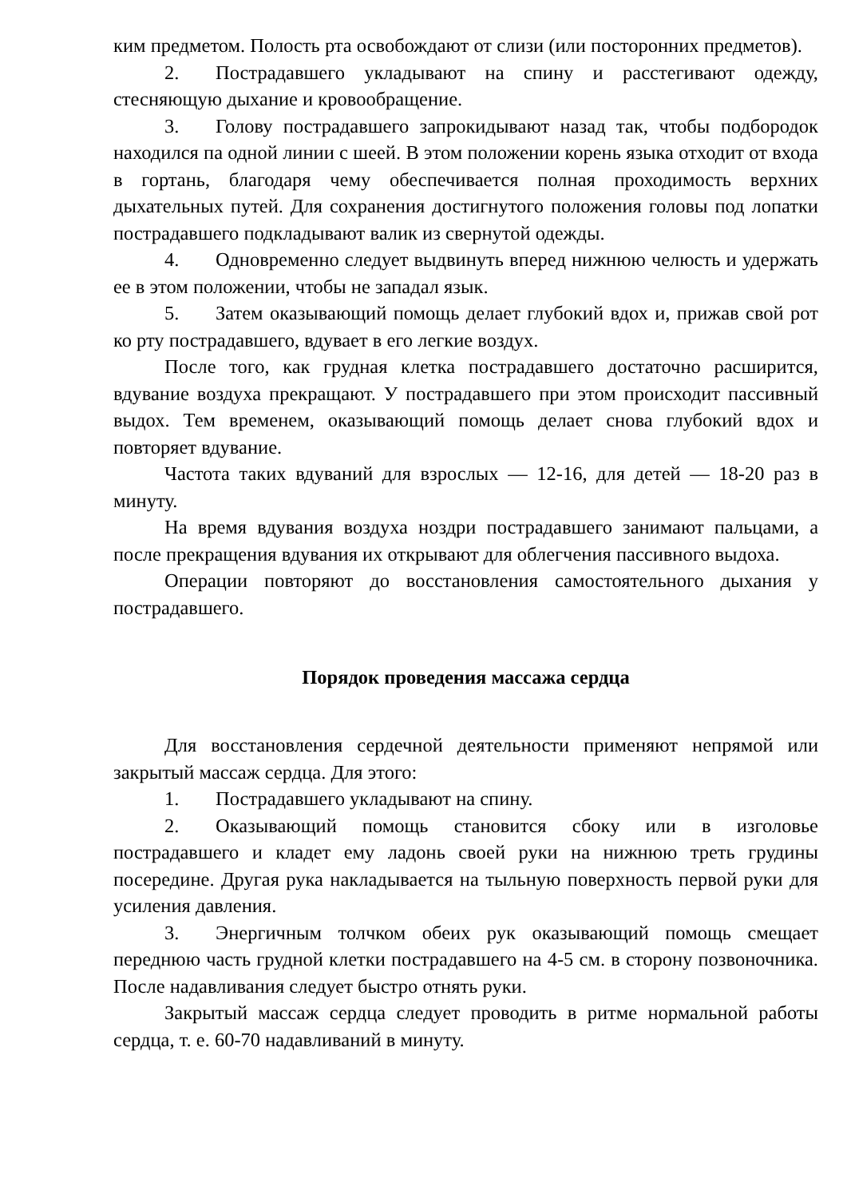ким предметом. Полость рта освобождают от слизи (или посторонних предметов).
2. Пострадавшего укладывают на спину и расстегивают одежду, стесняющую дыхание и кровообращение.
3. Голову пострадавшего запрокидывают назад так, чтобы подбородок находился па одной линии с шеей. В этом положении корень языка отходит от входа в гортань, благодаря чему обеспечивается полная проходимость верхних дыхательных путей. Для сохранения достигнутого положения головы под лопатки пострадавшего подкладывают валик из свернутой одежды.
4. Одновременно следует выдвинуть вперед нижнюю челюсть и удержать ее в этом положении, чтобы не западал язык.
5. Затем оказывающий помощь делает глубокий вдох и, прижав свой рот ко рту пострадавшего, вдувает в его легкие воздух.
После того, как грудная клетка пострадавшего достаточно расширится, вдувание воздуха прекращают. У пострадавшего при этом происходит пассивный выдох. Тем временем, оказывающий помощь делает снова глубокий вдох и повторяет вдувание.
Частота таких вдуваний для взрослых — 12-16, для детей — 18-20 раз в минуту.
На время вдувания воздуха ноздри пострадавшего занимают пальцами, а после прекращения вдувания их открывают для облегчения пассивного выдоха.
Операции повторяют до восстановления самостоятельного дыхания у пострадавшего.
Порядок проведения массажа сердца
Для восстановления сердечной деятельности применяют непрямой или закрытый массаж сердца. Для этого:
1. Пострадавшего укладывают на спину.
2. Оказывающий помощь становится сбоку или в изголовье пострадавшего и кладет ему ладонь своей руки на нижнюю треть груди­ны посередине. Другая рука накладывается на тыльную поверхность первой руки для усиления давления.
3. Энергичным толчком обеих рук оказывающий помощь смещает переднюю часть грудной клетки пострадавшего на 4-5 см. в сторону позвоночника. После надавливания следует быстро отнять руки.
Закрытый массаж сердца следует проводить в ритме нормальной работы сердца, т. е. 60-70 надавливаний в минуту.